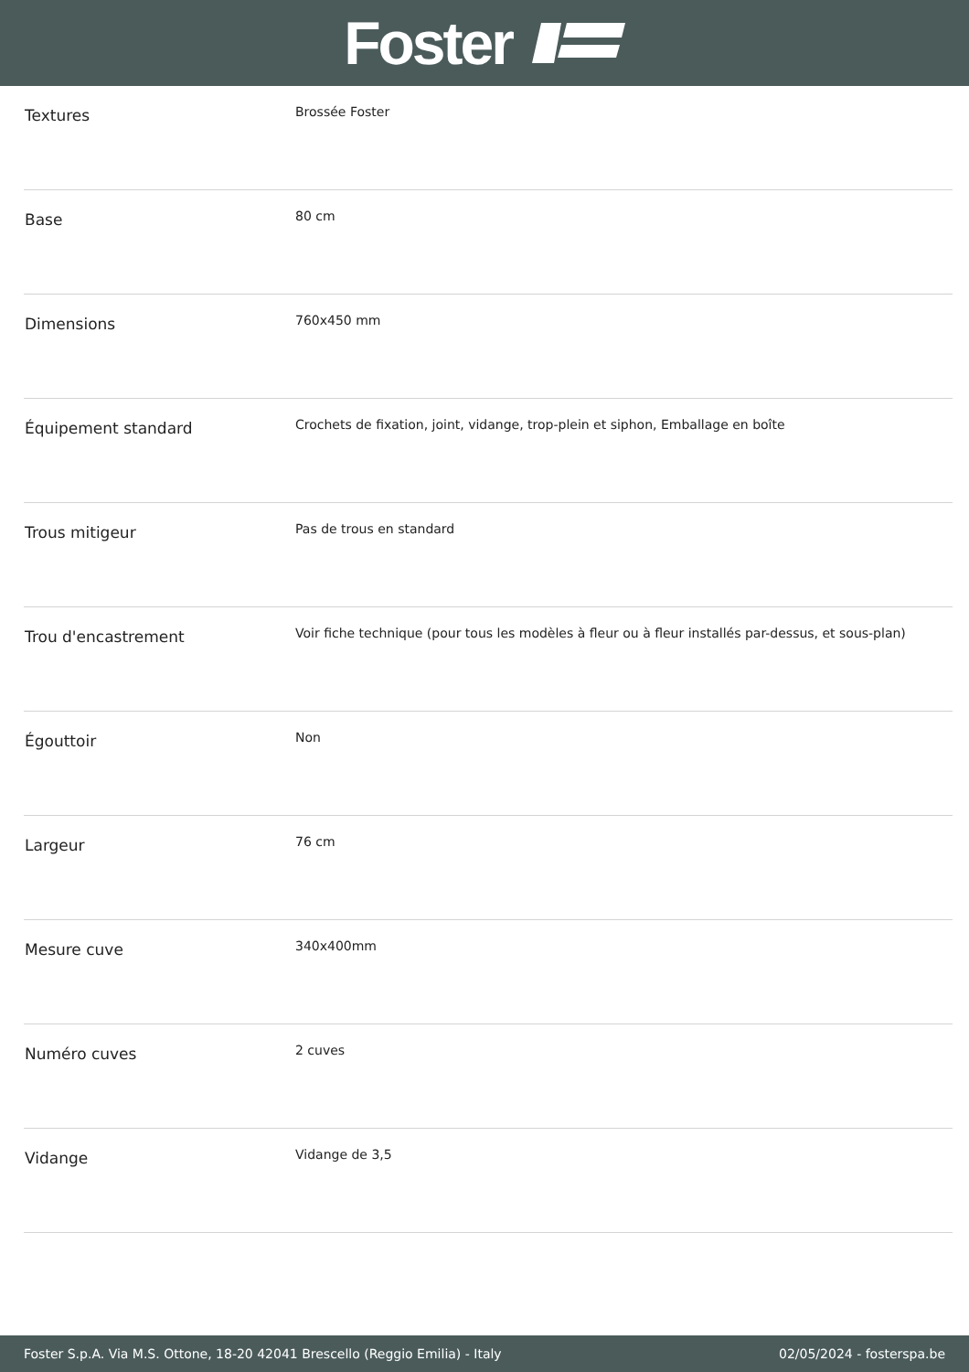Foster
| Textures | Brossée Foster |
| Base | 80 cm |
| Dimensions | 760x450 mm |
| Équipement standard | Crochets de fixation, joint, vidange, trop-plein et siphon, Emballage en boîte |
| Trous mitigeur | Pas de trous en standard |
| Trou d'encastrement | Voir fiche technique (pour tous les modèles à fleur ou à fleur installés par-dessus, et sous-plan) |
| Égouttoir | Non |
| Largeur | 76 cm |
| Mesure cuve | 340x400mm |
| Numéro cuves | 2 cuves |
| Vidange | Vidange de 3,5 |
Foster S.p.A. Via M.S. Ottone, 18-20 42041 Brescello (Reggio Emilia) - Italy 02/05/2024 - fosterspa.be